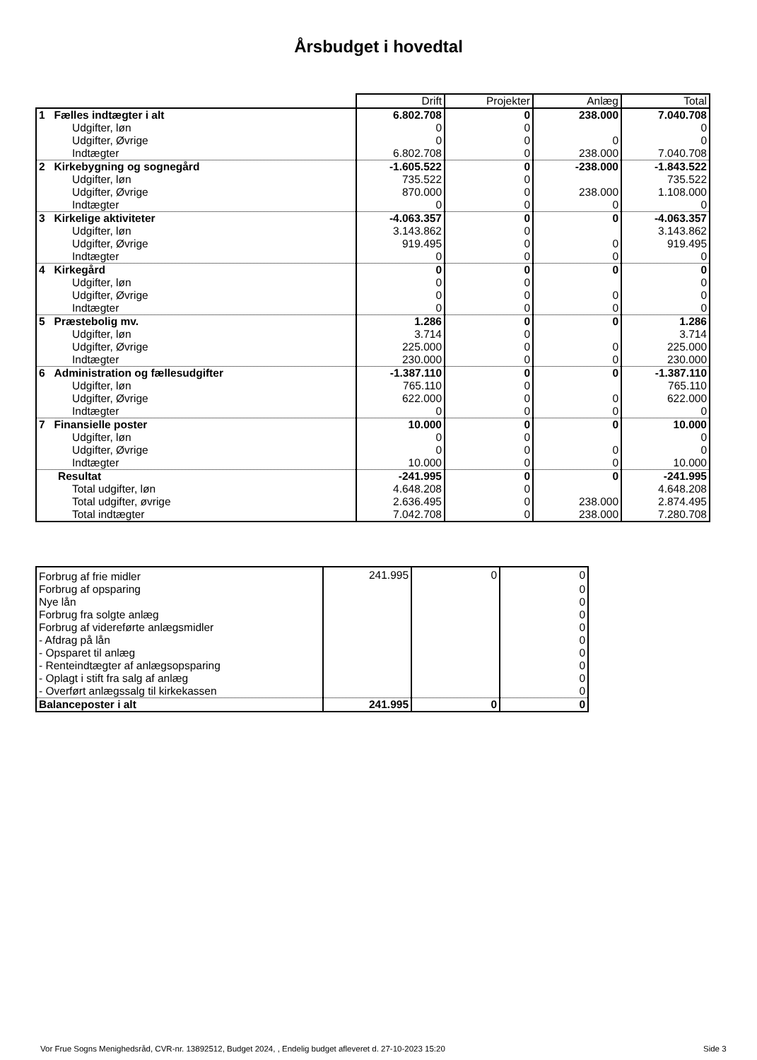Årsbudget i hovedtal
| | Drift | Projekter | Anlæg | Total |
| 1 Fælles indtægter i alt | 6.802.708 | 0 | 238.000 | 7.040.708 |
| Udgifter, løn | 0 | 0 | | 0 |
| Udgifter, Øvrige | 0 | 0 | 0 | 0 |
| Indtægter | 6.802.708 | 0 | 238.000 | 7.040.708 |
| 2 Kirkebygning og sognegård | -1.605.522 | 0 | -238.000 | -1.843.522 |
| Udgifter, løn | 735.522 | 0 | | 735.522 |
| Udgifter, Øvrige | 870.000 | 0 | 238.000 | 1.108.000 |
| Indtægter | 0 | 0 | 0 | 0 |
| 3 Kirkelige aktiviteter | -4.063.357 | 0 | 0 | -4.063.357 |
| Udgifter, løn | 3.143.862 | 0 | | 3.143.862 |
| Udgifter, Øvrige | 919.495 | 0 | 0 | 919.495 |
| Indtægter | 0 | 0 | 0 | 0 |
| 4 Kirkegård | 0 | 0 | 0 | 0 |
| Udgifter, løn | 0 | 0 | | 0 |
| Udgifter, Øvrige | 0 | 0 | 0 | 0 |
| Indtægter | 0 | 0 | 0 | 0 |
| 5 Præstebolig mv. | 1.286 | 0 | 0 | 1.286 |
| Udgifter, løn | 3.714 | 0 | | 3.714 |
| Udgifter, Øvrige | 225.000 | 0 | 0 | 225.000 |
| Indtægter | 230.000 | 0 | 0 | 230.000 |
| 6 Administration og fællesudgifter | -1.387.110 | 0 | 0 | -1.387.110 |
| Udgifter, løn | 765.110 | 0 | | 765.110 |
| Udgifter, Øvrige | 622.000 | 0 | 0 | 622.000 |
| Indtægter | 0 | 0 | 0 | 0 |
| 7 Finansielle poster | 10.000 | 0 | 0 | 10.000 |
| Udgifter, løn | 0 | 0 | | 0 |
| Udgifter, Øvrige | 0 | 0 | 0 | 0 |
| Indtægter | 10.000 | 0 | 0 | 10.000 |
| Resultat | -241.995 | 0 | 0 | -241.995 |
| Total udgifter, løn | 4.648.208 | 0 | | 4.648.208 |
| Total udgifter, øvrige | 2.636.495 | 0 | 238.000 | 2.874.495 |
| Total indtægter | 7.042.708 | 0 | 238.000 | 7.280.708 |
| Forbrug af frie midler | 241.995 | 0 | 0 |
| Forbrug af opsparing | | | 0 |
| Nye lån | | | 0 |
| Forbrug fra solgte anlæg | | | 0 |
| Forbrug af videreførte anlægsmidler | | | 0 |
| - Afdrag på lån | | | 0 |
| - Opsparet til anlæg | | | 0 |
| - Renteindtægter af anlægsopsparing | | | 0 |
| - Oplagt i stift fra salg af anlæg | | | 0 |
| - Overført anlægssalg til kirkekassen | | | 0 |
| Balanceposter i alt | 241.995 | 0 | 0 |
Vor Frue Sogns Menighedsråd, CVR-nr. 13892512, Budget 2024, , Endelig budget afleveret d. 27-10-2023 15:20
Side 3